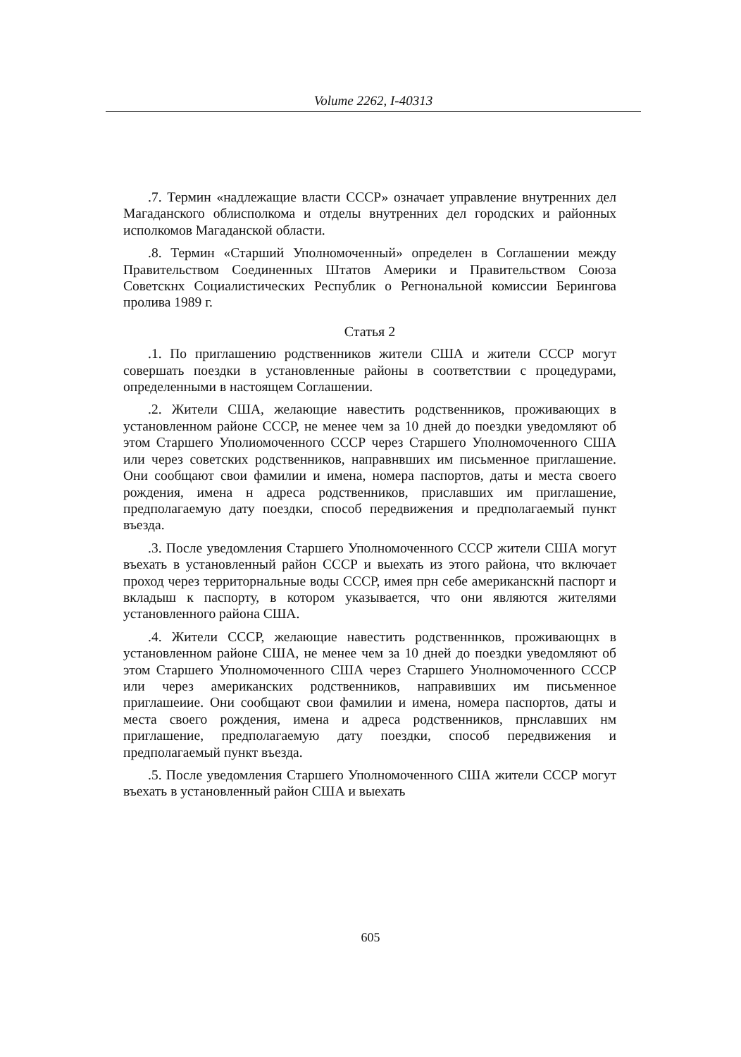Volume 2262, I-40313
.7. Термин «надлежащие власти СССР» означает управление внутренних дел Магаданского облисполкома и отделы внутренних дел городских и районных исполкомов Магаданской области.
.8. Термин «Старший Уполномоченный» определен в Соглашении между Правительством Соединенных Штатов Америки и Правительством Союза Советскнх Социалистических Республик о Регнональной комиссии Берингова пролива 1989 г.
Статья 2
.1. По приглашению родственников жители США и жители СССР могут совершать поездки в установленные районы в соответствии с процедурами, определенными в настоящем Соглашении.
.2. Жители США, желающие навестить родственников, проживающих в установленном районе СССР, не менее чем за 10 дней до поездки уведомляют об этом Старшего Уполиомоченного СССР через Старшего Уполномоченного США или через советских родственников, направнвших им письменное приглашение. Они сообщают свои фамилии и имена, номера паспортов, даты и места своего рождения, имена н адреса родственников, приславших им приглашение, предполагаемую дату поездки, способ передвижения и предполагаемый пункт въезда.
.3. После уведомления Старшего Уполномоченного СССР жители США могут въехать в установленный район СССР и выехать из этого района, что включает проход через территорнальные воды СССР, имея прн себе американскнй паспорт и вкладыш к паспорту, в котором указывается, что они являются жителями установленного района США.
.4. Жители СССР, желающие навестить родственннков, проживающнх в установленном районе США, не менее чем за 10 дней до поездки уведомляют об этом Старшего Уполномоченного США через Старшего Унолномоченного СССР или через американских родственников, направивших им письменное приглашеиие. Они сообщают свои фамилии и имена, номера паспортов, даты и места своего рождения, имена и адреса родственников, прнславших нм приглашение, предполагаемую дату поездки, способ передвижения и предполагаемый пункт въезда.
.5. После уведомления Старшего Уполномоченного США жители СССР могут въехать в установленный район США и выехать
605